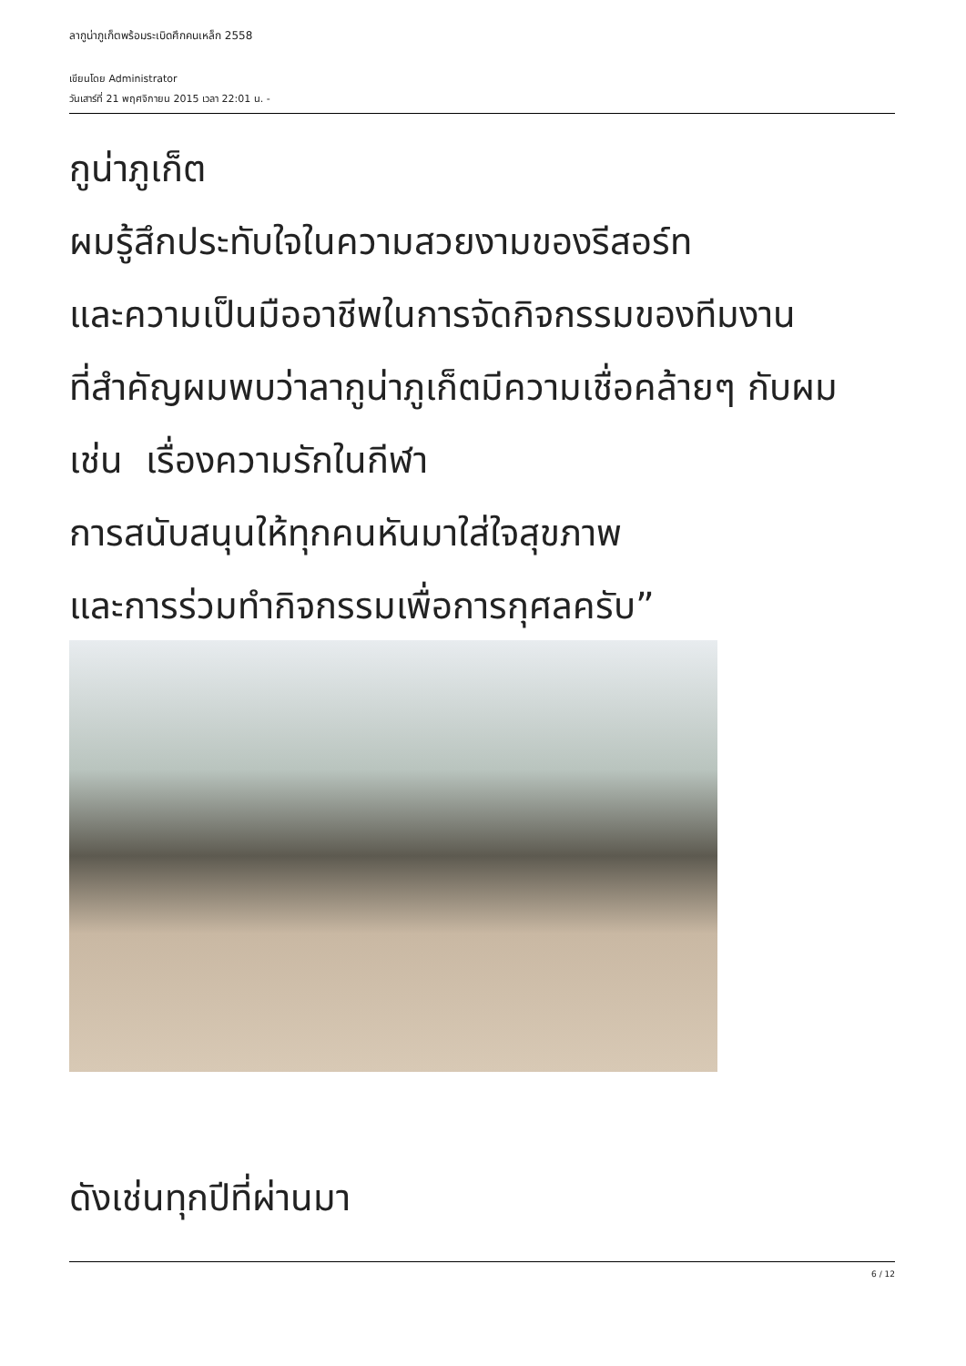ลากูน่าภูเก็ตพร้อมระเบิดศึกคนเหล็ก 2558
เขียนโดย Administrator
วันเสาร์ที่ 21 พฤศจิกายน 2015 เวลา 22:01 น. -
กูน่าภูเก็ต
ผมรู้สึกประทับใจในความสวยงามของรีสอร์ท
และความเป็นมืออาชีพในการจัดกิจกรรมของทีมงาน
ที่สำคัญผมพบว่าลากูน่าภูเก็ตมีความเชื่อคล้ายๆ กับผม
เช่น เรื่องความรักในกีฬา
การสนับสนุนให้ทุกคนหันมาใส่ใจสุขภาพ
และการร่วมทำกิจกรรมเพื่อการกุศลครับ”
ดังเช่นทุกปีที่ผ่านมา
6 / 12